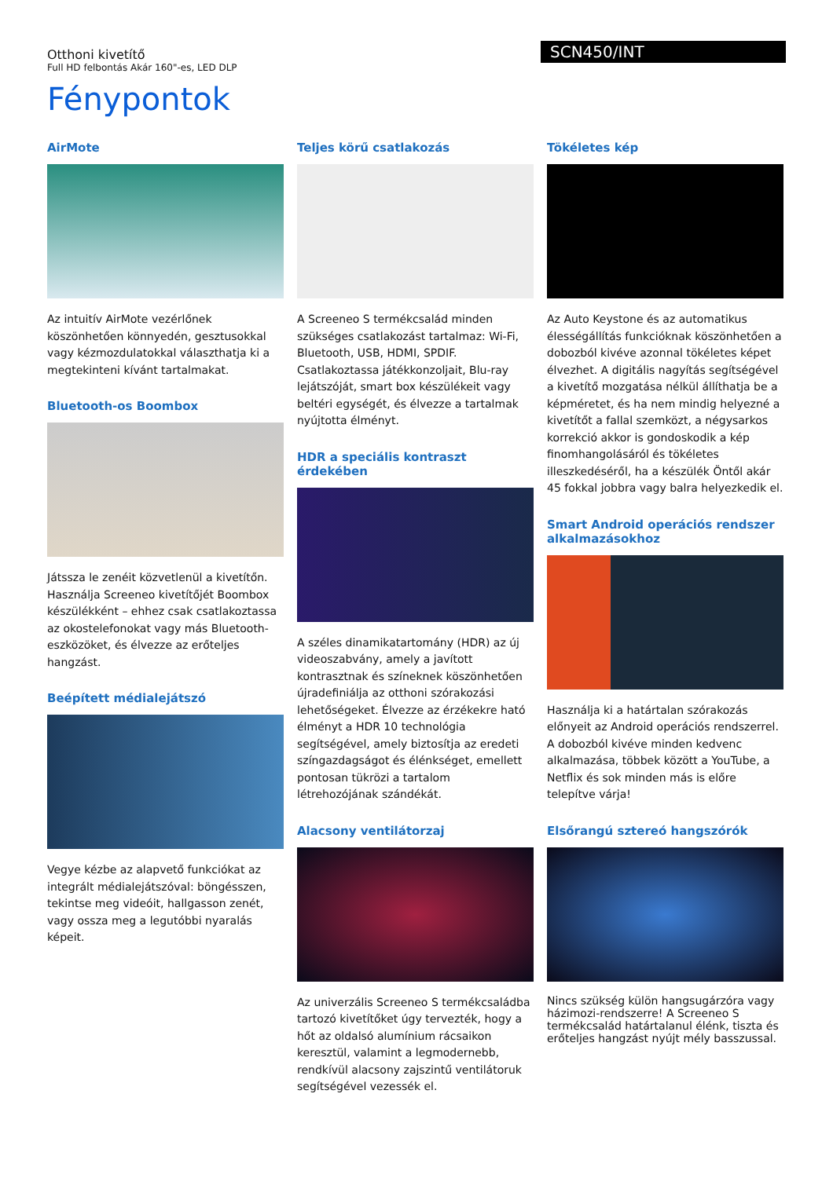Otthoni kivetítő
Full HD felbontás Akár 160"-es, LED DLP
SCN450/INT
Fénypontok
AirMote
Az intuitív AirMote vezérlőnek köszönhetően könnyedén, gesztusokkal vagy kézmozdulatokkal választhatja ki a megtekinteni kívánt tartalmakat.
Bluetooth-os Boombox
Játssza le zenéit közvetlenül a kivetítőn. Használja Screeneo kivetítőjét Boombox készülékként – ehhez csak csatlakoztassa az okostelefonokat vagy más Bluetooth-eszközöket, és élvezze az erőteljes hangzást.
Beépített médialejátszó
Vegye kézbe az alapvető funkciókat az integrált médialejátszóval: böngésszen, tekintse meg videóit, hallgasson zenét, vagy ossza meg a legutóbbi nyaralás képeit.
Teljes körű csatlakozás
A Screeneo S termékcsalád minden szükséges csatlakozást tartalmaz: Wi-Fi, Bluetooth, USB, HDMI, SPDIF. Csatlakoztassa játékkonzoljait, Blu-ray lejátszóját, smart box készülékeit vagy beltéri egységét, és élvezze a tartalmak nyújtotta élményt.
HDR a speciális kontraszt érdekében
A széles dinamikatartomány (HDR) az új videoszabvány, amely a javított kontrasztnak és színeknek köszönhetően újradefiniálja az otthoni szórakozási lehetőségeket. Élvezze az érzékekre ható élményt a HDR 10 technológia segítségével, amely biztosítja az eredeti színgazdagságot és élénkséget, emellett pontosan tükrözi a tartalom létrehozójának szándékát.
Alacsony ventilátorzaj
Az univerzális Screeneo S termékcsaládba tartozó kivetítőket úgy tervezték, hogy a hőt az oldalsó alumínium rácsaikon keresztül, valamint a legmodernebb, rendkívül alacsony zajszintű ventilátoruk segítségével vezessék el.
Tökéletes kép
Az Auto Keystone és az automatikus élességállítás funkcióknak köszönhetően a dobozból kivéve azonnal tökéletes képet élvezhet. A digitális nagyítás segítségével a kivetítő mozgatása nélkül állíthatja be a képméretet, és ha nem mindig helyezné a kivetítőt a fallal szemközt, a négysarkos korrekció akkor is gondoskodik a kép finomhangolásáról és tökéletes illeszkedéséről, ha a készülék Öntől akár 45 fokkal jobbra vagy balra helyezkedik el.
Smart Android operációs rendszer alkalmazásokhoz
Használja ki a határtalan szórakozás előnyeit az Android operációs rendszerrel. A dobozból kivéve minden kedvenc alkalmazása, többek között a YouTube, a Netflix és sok minden más is előre telepítve várja!
Elsőrangú sztereó hangszórók
Nincs szükség külön hangsugárzóra vagy házimozi-rendszerre! A Screeneo S termékcsalád határtalanul élénk, tiszta és erőteljes hangzást nyújt mély basszussal.